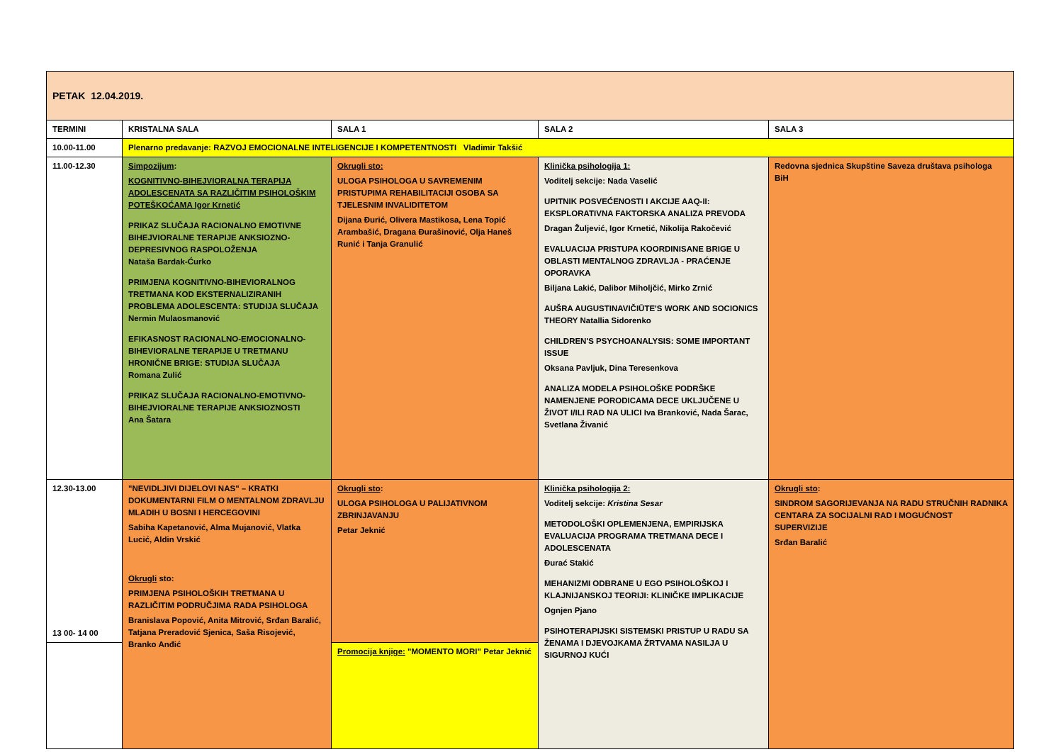| PETAK 12.04.2019. | | | | |
| TERMINI | KRISTALNA SALA | SALA 1 | SALA 2 | SALA 3 |
| 10.00-11.00 | Plenarno predavanje: RAZVOJ EMOCIONALNE INTELIGENCIJE I KOMPETENTNOSTI Vladimir Takšić | | | |
| 11.00-12.30 | Simpozijum : KOGNITIVNO-BIHEJVIORALNA TERAPIJA ADOLESCENATA SA RAZLIČITIM PSIHOLOŠKIM POTEŠKOĆAMA Igor Krnetić PRIKAZ SLUČAJA RACIONALNO EMOTIVNE BIHEJVIORALNE TERAPIJE ANKSIOZNO-DEPRESIVNOG RASPOLOŽENJA Nataša Bardak-Ćurko PRIMJENA KOGNITIVNO-BIHEVIORALNOG TRETMANA KOD EKSTERNALIZIRANIH PROBLEMA ADOLESCENTA: STUDIJA SLUČAJA Nermin Mulaosmanović EFIKASNOST RACIONALNO-EMOCIONALNO-BIHEVIORALNE TERAPIJE U TRETMANU HRONIČNE BRIGE: STUDIJA SLUČAJA Romana Zulić PRIKAZ SLUČAJA RACIONALNO-EMOTIVNO-BIHEJVIORALNE TERAPIJE ANKSIOZNOSTI Ana Šatara | Okrugli sto: ULOGA PSIHOLOGA U SAVREMENIM PRISTUPIMA REHABILITACIJI OSOBA SA TJELESNIM INVALIDITETOM Dijana Đurić, Olivera Mastikosa, Lena Topić Arambašić, Dragana Đurašinović, Olja Haneš Runić i Tanja Granulić | Klinička psihologija 1: Voditelj sekcije: Nada Vaselić UPITNIK POSVEĆENOSTI I AKCIJE AAQ-II: EKSPLORATIVNA FAKTORSKA ANALIZA PREVODA Dragan Žuljević, Igor Krnetić, Nikolija Rakočević EVALUACIJA PRISTUPA KOORDINISANE BRIGE U OBLASTI MENTALNOG ZDRAVLJA - PRAĆENJE OPORAVKA Biljana Lakić, Dalibor Miholjčić, Mirko Zrnić AUŠRA AUGUSTINAVIČIŪTE'S WORK AND SOCIONICS THEORY Natallia Sidorenko CHILDREN'S PSYCHOANALYSIS: SOME IMPORTANT ISSUE Oksana Pavljuk, Dina Teresenkova ANALIZA MODELA PSIHOLOŠKE PODRŠKE NAMENJENE PORODICAMA DECE UKLJUČENE U ŽIVOT I/ILI RAD NA ULICI Iva Branković, Nada Šarac, Svetlana Živanić | Redovna sjednica Skupštine Saveza društava psihologa BiH |
| 12.30-13.00 13 00- 14 00 | "NEVIDLJIVI DIJELOVI NAS" – KRATKI DOKUMENTARNI FILM O MENTALNOM ZDRAVLJU MLADIH U BOSNI I HERCEGOVINI Sabiha Kapetanović, Alma Mujanović, Vlatka Lucić, Aldin Vrskić Okrugli sto: PRIMJENA PSIHOLOŠKIH TRETMANA U RAZLIČITIM PODRUČJIMA RADA PSIHOLOGA Branislava Popović, Anita Mitrović, Srđan Baralić, Tatjana Preradović Sjenica, Saša Risojević, Branko Anđić | Okrugli sto : ULOGA PSIHOLOGA U PALIJATIVNOM ZBRINJAVANJU Petar Jeknić | Klinička psihologija 2: Voditelj sekcije: Kristina Sesar METODOLOŠKI OPLEMENJENA, EMPIRIJSKA EVALUACIJA PROGRAMA TRETMANA DECE I ADOLESCENATA Đurać Stakić MEHANIZMI ODBRANE U EGO PSIHOLOŠKOJ I KLAJNIJANSKOJ TEORIJI: KLINIČKE IMPLIKACIJE Ognjen Pjano PSIHOTERAPIJSKI SISTEMSKI PRISTUP U RADU SA ŽENAMA I DJEVOJKAMA ŽRTVAMA NASILJA U SIGURNOJ KUĆI | Okrugli sto : SINDROM SAGORIJEVANJA NA RADU STRUČNIH RADNIKA CENTARA ZA SOCIJALNI RAD I MOGUĆNOST SUPERVIZIJE Srđan Baralić |
| | | Promocija knjige: "MOMENTO MORI" Petar Jeknić | | |